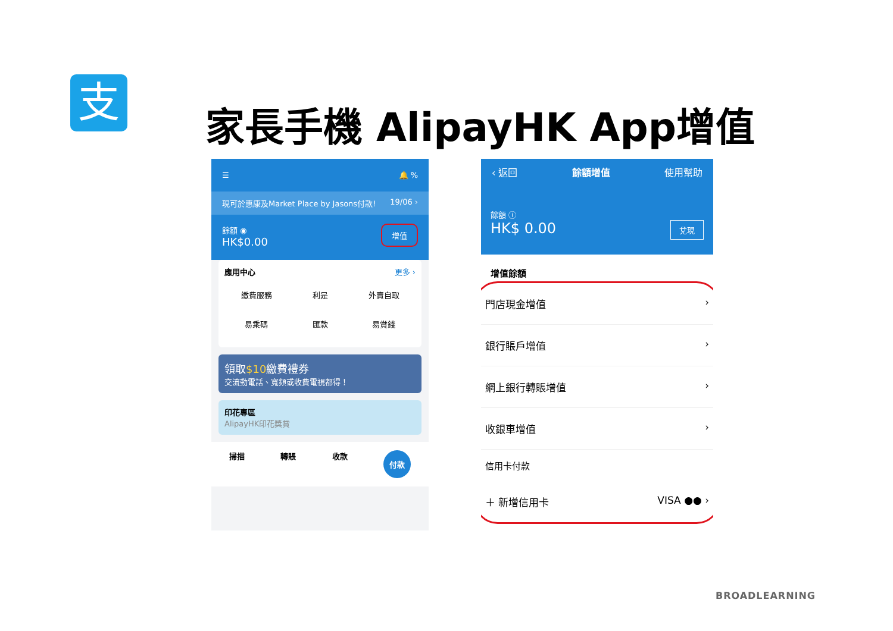支
家長手機 AlipayHK App增值
☰ 🔔 %
現可於惠康及Market Place by Jasons付款! 19/06 ›
餘額 ◉
HK$0.00 增值
應用中心 更多 ›
繳費服務
利是
外賣自取
易乘碼
匯款
易賞錢
領取$10繳費禮券
交流動電話、寬頻或收費電視都得！
印花專區
AlipayHK印花獎賞
掃描 轉賬 收款 付款
‹ 返回 餘額增值 使用幫助
餘額 ⓘ
HK$ 0.00 兌現
增值餘額
門店現金增值 ›
銀行賬戶增值 ›
網上銀行轉賬增值 ›
收銀車增值 ›
信用卡付款
＋ 新增信用卡 VISA ●● ›
BROADLEARNING